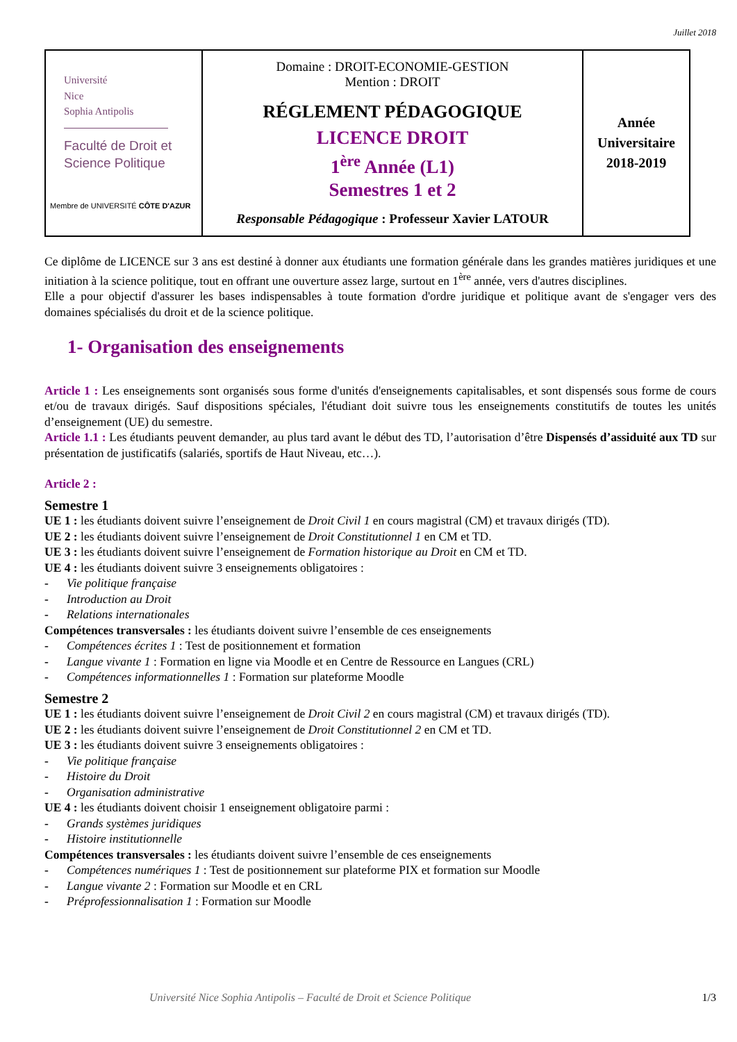Juillet 2018
| Université Nice Sophia Antipolis Faculté de Droit et Science Politique Membre de UNIVERSITÉ CÔTE D'AZUR | Domaine : DROIT-ECONOMIE-GESTION Mention : DROIT RÉGLEMENT PÉDAGOGIQUE LICENCE DROIT 1<sup>ère</sup> Année (L1) Semestres 1 et 2 Responsable Pédagogique : Professeur Xavier LATOUR | Année Universitaire 2018-2019 |
Ce diplôme de LICENCE sur 3 ans est destiné à donner aux étudiants une formation générale dans les grandes matières juridiques et une initiation à la science politique, tout en offrant une ouverture assez large, surtout en 1<sup>ère</sup> année, vers d'autres disciplines.
Elle a pour objectif d'assurer les bases indispensables à toute formation d'ordre juridique et politique avant de s'engager vers des domaines spécialisés du droit et de la science politique.
1- Organisation des enseignements
Article 1 : Les enseignements sont organisés sous forme d'unités d'enseignements capitalisables, et sont dispensés sous forme de cours et/ou de travaux dirigés. Sauf dispositions spéciales, l'étudiant doit suivre tous les enseignements constitutifs de toutes les unités d’enseignement (UE) du semestre.
Article 1.1 : Les étudiants peuvent demander, au plus tard avant le début des TD, l’autorisation d’être Dispensés d’assiduité aux TD sur présentation de justificatifs (salariés, sportifs de Haut Niveau, etc…).
Article 2 :
Semestre 1
UE 1 : les étudiants doivent suivre l’enseignement de Droit Civil 1 en cours magistral (CM) et travaux dirigés (TD).
UE 2 : les étudiants doivent suivre l’enseignement de Droit Constitutionnel 1 en CM et TD.
UE 3 : les étudiants doivent suivre l’enseignement de Formation historique au Droit en CM et TD.
UE 4 : les étudiants doivent suivre 3 enseignements obligatoires :
- Vie politique française
- Introduction au Droit
- Relations internationales
Compétences transversales : les étudiants doivent suivre l’ensemble de ces enseignements
- Compétences écrites 1 : Test de positionnement et formation
- Langue vivante 1 : Formation en ligne via Moodle et en Centre de Ressource en Langues (CRL)
- Compétences informationnelles 1 : Formation sur plateforme Moodle
Semestre 2
UE 1 : les étudiants doivent suivre l’enseignement de Droit Civil 2 en cours magistral (CM) et travaux dirigés (TD).
UE 2 : les étudiants doivent suivre l’enseignement de Droit Constitutionnel 2 en CM et TD.
UE 3 : les étudiants doivent suivre 3 enseignements obligatoires :
- Vie politique française
- Histoire du Droit
- Organisation administrative
UE 4 : les étudiants doivent choisir 1 enseignement obligatoire parmi :
- Grands systèmes juridiques
- Histoire institutionnelle
Compétences transversales : les étudiants doivent suivre l’ensemble de ces enseignements
- Compétences numériques 1 : Test de positionnement sur plateforme PIX et formation sur Moodle
- Langue vivante 2 : Formation sur Moodle et en CRL
- Préprofessionnalisation 1 : Formation sur Moodle
Université Nice Sophia Antipolis – Faculté de Droit et Science Politique 1/3